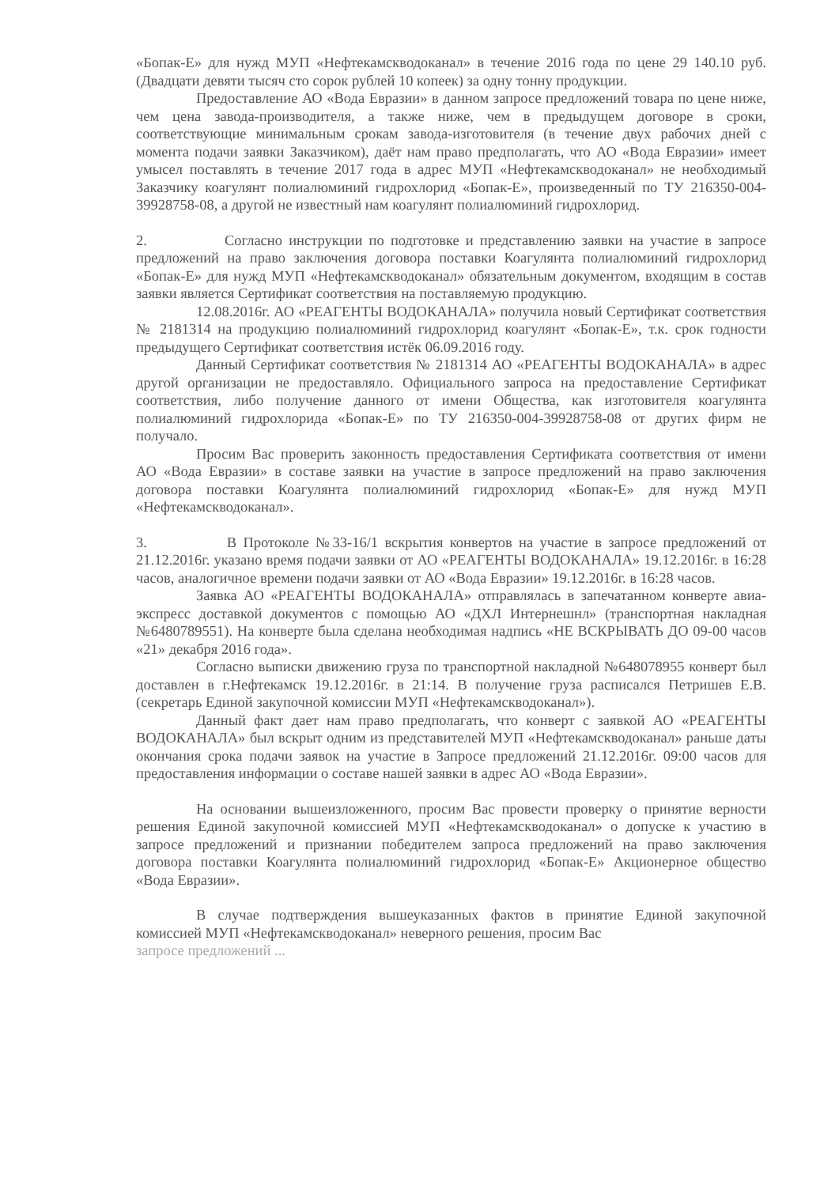«Бопак-Е» для нужд МУП «Нефтекамскводоканал» в течение 2016 года по цене 29 140.10 руб. (Двадцати девяти тысяч сто сорок рублей 10 копеек) за одну тонну продукции.
Предоставление АО «Вода Евразии» в данном запросе предложений товара по цене ниже, чем цена завода-производителя, а также ниже, чем в предыдущем договоре в сроки, соответствующие минимальным срокам завода-изготовителя (в течение двух рабочих дней с момента подачи заявки Заказчиком), даёт нам право предполагать, что АО «Вода Евразии» имеет умысел поставлять в течение 2017 года в адрес МУП «Нефтекамскводоканал» не необходимый Заказчику коагулянт полиалюминий гидрохлорид «Бопак-Е», произведенный по ТУ 216350-004-39928758-08, а другой не известный нам коагулянт полиалюминий гидрохлорид.
2. Согласно инструкции по подготовке и представлению заявки на участие в запросе предложений на право заключения договора поставки Коагулянта полиалюминий гидрохлорид «Бопак-Е» для нужд МУП «Нефтекамскводоканал» обязательным документом, входящим в состав заявки является Сертификат соответствия на поставляемую продукцию.
12.08.2016г. АО «РЕАГЕНТЫ ВОДОКАНАЛА» получила новый Сертификат соответствия № 2181314 на продукцию полиалюминий гидрохлорид коагулянт «Бопак-Е», т.к. срок годности предыдущего Сертификат соответствия истёк 06.09.2016 году.
Данный Сертификат соответствия № 2181314 АО «РЕАГЕНТЫ ВОДОКАНАЛА» в адрес другой организации не предоставляло. Официального запроса на предоставление Сертификат соответствия, либо получение данного от имени Общества, как изготовителя коагулянта полиалюминий гидрохлорида «Бопак-Е» по ТУ 216350-004-39928758-08 от других фирм не получало.
Просим Вас проверить законность предоставления Сертификата соответствия от имени АО «Вода Евразии» в составе заявки на участие в запросе предложений на право заключения договора поставки Коагулянта полиалюминий гидрохлорид «Бопак-Е» для нужд МУП «Нефтекамскводоканал».
3. В Протоколе №33-16/1 вскрытия конвертов на участие в запросе предложений от 21.12.2016г. указано время подачи заявки от АО «РЕАГЕНТЫ ВОДОКАНАЛА» 19.12.2016г. в 16:28 часов, аналогичное времени подачи заявки от АО «Вода Евразии» 19.12.2016г. в 16:28 часов.
Заявка АО «РЕАГЕНТЫ ВОДОКАНАЛА» отправлялась в запечатанном конверте авиа-экспресс доставкой документов с помощью АО «ДХЛ Интернешнл» (транспортная накладная №6480789551). На конверте была сделана необходимая надпись «НЕ ВСКРЫВАТЬ ДО 09-00 часов «21» декабря 2016 года».
Согласно выписки движению груза по транспортной накладной №648078955 конверт был доставлен в г.Нефтекамск 19.12.2016г. в 21:14. В получение груза расписался Петришев Е.В. (секретарь Единой закупочной комиссии МУП «Нефтекамскводоканал»).
Данный факт дает нам право предполагать, что конверт с заявкой АО «РЕАГЕНТЫ ВОДОКАНАЛА» был вскрыт одним из представителей МУП «Нефтекамскводоканал» раньше даты окончания срока подачи заявок на участие в Запросе предложений 21.12.2016г. 09:00 часов для предоставления информации о составе нашей заявки в адрес АО «Вода Евразии».
На основании вышеизложенного, просим Вас провести проверку о принятие верности решения Единой закупочной комиссией МУП «Нефтекамскводоканал» о допуске к участию в запросе предложений и признании победителем запроса предложений на право заключения договора поставки Коагулянта полиалюминий гидрохлорид «Бопак-Е» Акционерное общество «Вода Евразии».
В случае подтверждения вышеуказанных фактов в принятие Единой закупочной комиссией МУП «Нефтекамскводоканал» неверного решения, просим Вас
запросе предложений ...